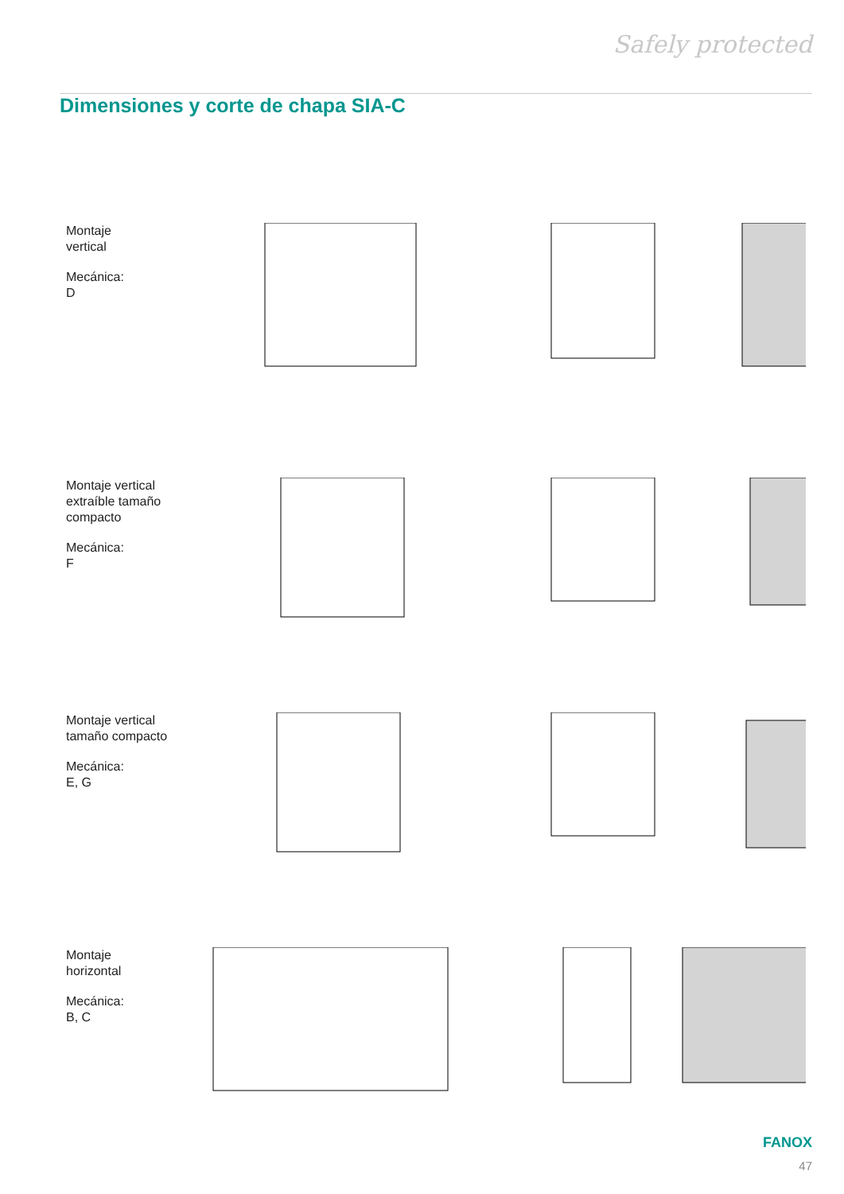Safely protected
Dimensiones y corte de chapa SIA-C
Montaje
vertical
Mecánica:
D
Montaje vertical
extraíble tamaño
compacto
Mecánica:
F
Montaje vertical
tamaño compacto
Mecánica:
E, G
Montaje
horizontal
Mecánica:
B, C
FANOX
47